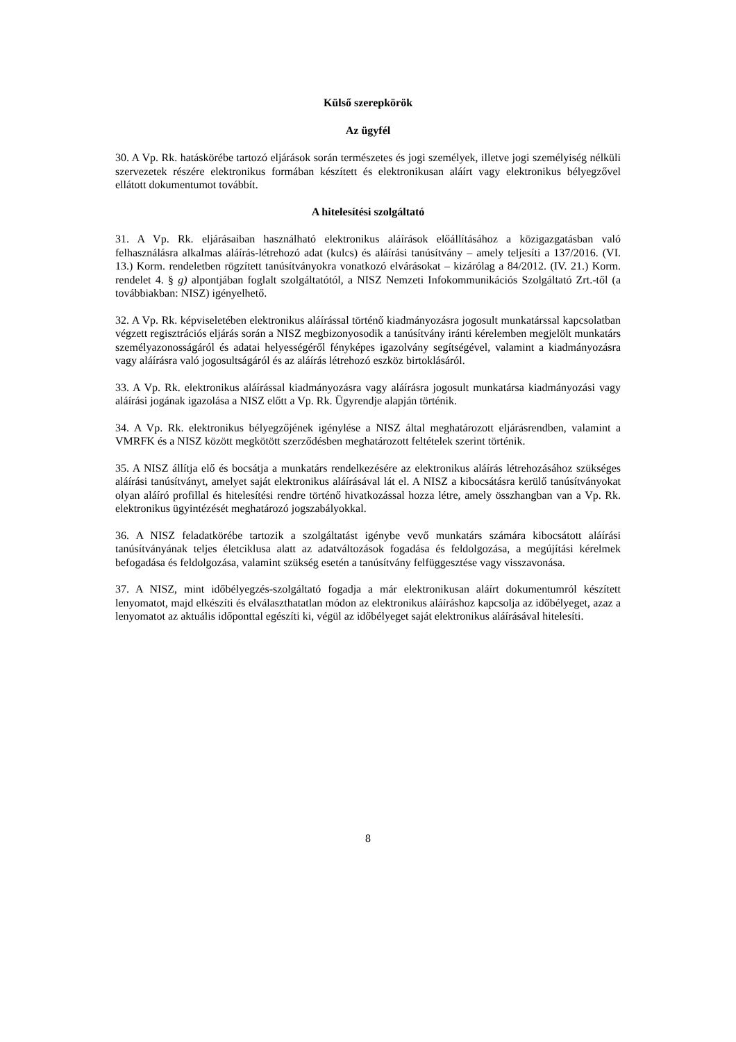Külső szerepkörök
Az ügyfél
30. A Vp. Rk. hatáskörébe tartozó eljárások során természetes és jogi személyek, illetve jogi személyiség nélküli szervezetek részére elektronikus formában készített és elektronikusan aláírt vagy elektronikus bélyegzővel ellátott dokumentumot továbbít.
A hitelesítési szolgáltató
31. A Vp. Rk. eljárásaiban használható elektronikus aláírások előállításához a közigazgatásban való felhasználásra alkalmas aláírás-létrehozó adat (kulcs) és aláírási tanúsítvány – amely teljesíti a 137/2016. (VI. 13.) Korm. rendeletben rögzített tanúsítványokra vonatkozó elvárásokat – kizárólag a 84/2012. (IV. 21.) Korm. rendelet 4. § g) alpontjában foglalt szolgáltatótól, a NISZ Nemzeti Infokommunikációs Szolgáltató Zrt.-től (a továbbiakban: NISZ) igényelhető.
32. A Vp. Rk. képviseletében elektronikus aláírással történő kiadmányozásra jogosult munkatárssal kapcsolatban végzett regisztrációs eljárás során a NISZ megbizonyosodik a tanúsítvány iránti kérelemben megjelölt munkatárs személyazonosságáról és adatai helyességéről fényképes igazolvány segítségével, valamint a kiadmányozásra vagy aláírásra való jogosultságáról és az aláírás létrehozó eszköz birtoklásáról.
33. A Vp. Rk. elektronikus aláírással kiadmányozásra vagy aláírásra jogosult munkatársa kiadmányozási vagy aláírási jogának igazolása a NISZ előtt a Vp. Rk. Ügyrendje alapján történik.
34. A Vp. Rk. elektronikus bélyegzőjének igénylése a NISZ által meghatározott eljárásrendben, valamint a VMRFK és a NISZ között megkötött szerződésben meghatározott feltételek szerint történik.
35. A NISZ állítja elő és bocsátja a munkatárs rendelkezésére az elektronikus aláírás létrehozásához szükséges aláírási tanúsítványt, amelyet saját elektronikus aláírásával lát el. A NISZ a kibocsátásra kerülő tanúsítványokat olyan aláíró profillal és hitelesítési rendre történő hivatkozással hozza létre, amely összhangban van a Vp. Rk. elektronikus ügyintézését meghatározó jogszabályokkal.
36. A NISZ feladatkörébe tartozik a szolgáltatást igénybe vevő munkatárs számára kibocsátott aláírási tanúsítványának teljes életciklusa alatt az adatváltozások fogadása és feldolgozása, a megújítási kérelmek befogadása és feldolgozása, valamint szükség esetén a tanúsítvány felfüggesztése vagy visszavonása.
37. A NISZ, mint időbélyegzés-szolgáltató fogadja a már elektronikusan aláírt dokumentumról készített lenyomatot, majd elkészíti és elválaszthatatlan módon az elektronikus aláíráshoz kapcsolja az időbélyeget, azaz a lenyomatot az aktuális időponttal egészíti ki, végül az időbélyeget saját elektronikus aláírásával hitelesíti.
8